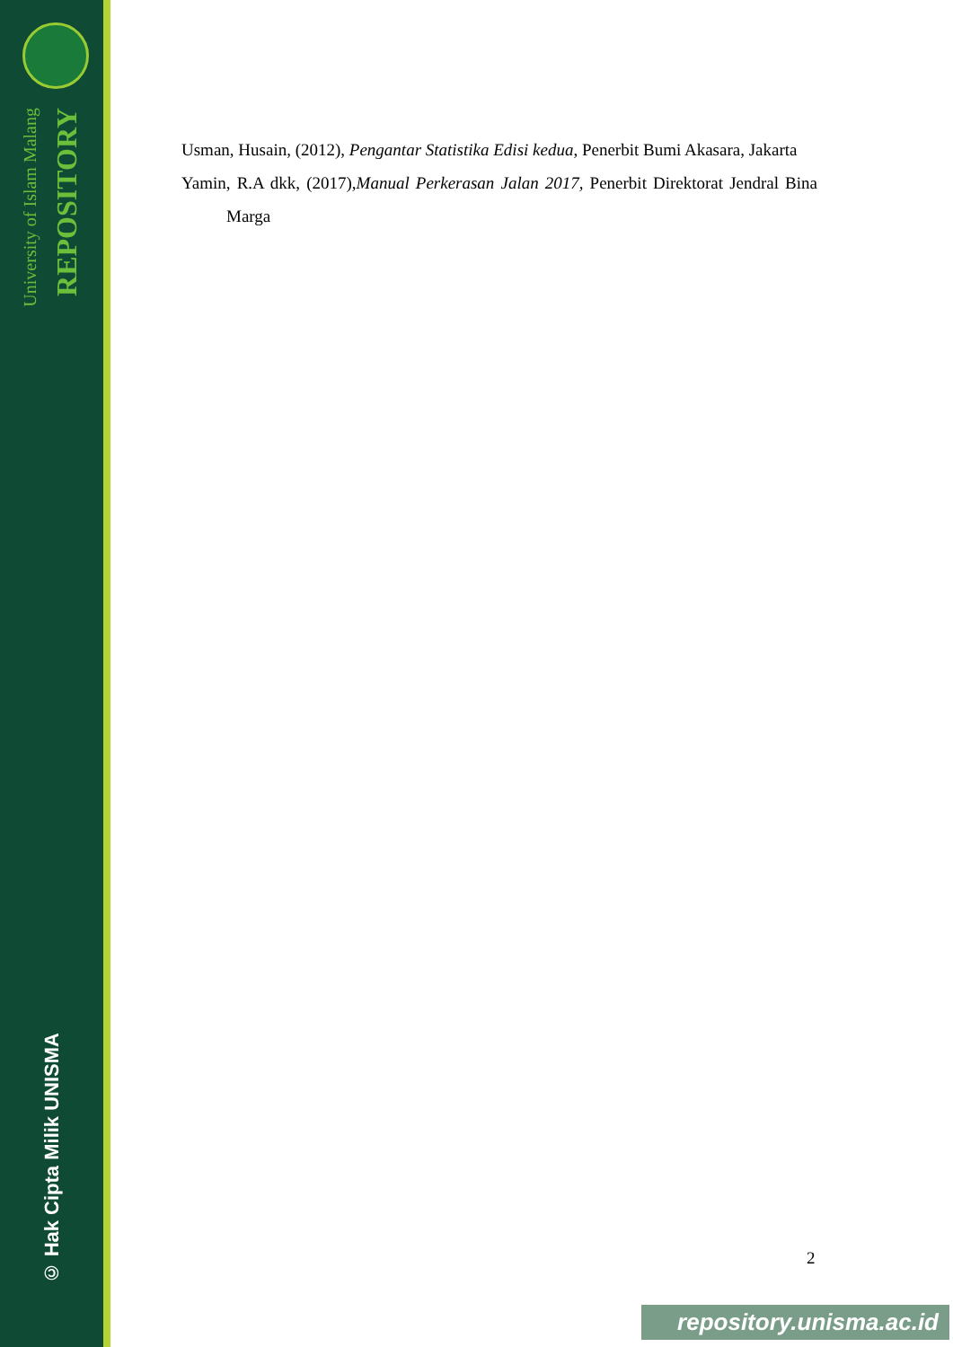University of Islam Malang
REPOSITORY
© Hak Cipta Milik UNISMA
Usman, Husain, (2012), Pengantar Statistika Edisi kedua, Penerbit Bumi Akasara, Jakarta
Yamin, R.A dkk, (2017),Manual Perkerasan Jalan 2017, Penerbit Direktorat Jendral Bina Marga
2
repository.unisma.ac.id